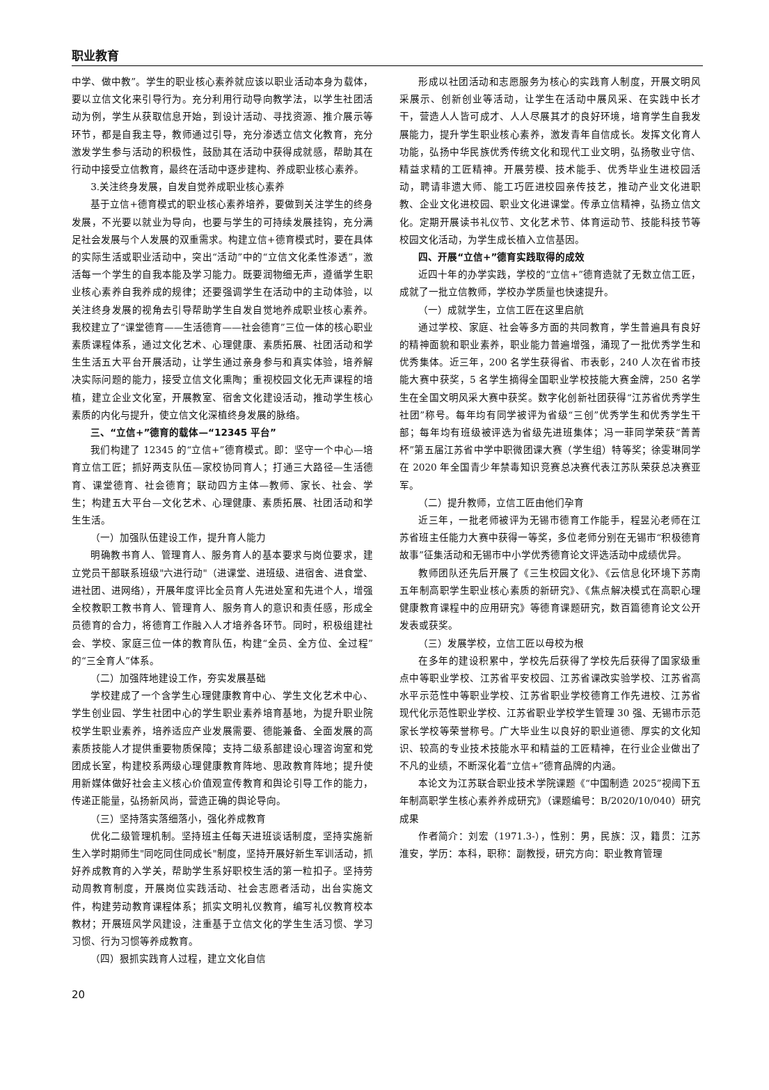职业教育
中学、做中教”。学生的职业核心素养就应该以职业活动本身为载体，要以立信文化来引导行为。充分利用行动导向教学法，以学生社团活动为例，学生从获取信息开始，到设计活动、寻找资源、推介展示等环节，都是自我主导，教师通过引导，充分渗透立信文化教育，充分激发学生参与活动的积极性，鼓励其在活动中获得成就感，帮助其在行动中接受立信教育，最终在活动中逐步建构、养成职业核心素养。
3.关注终身发展，自发自觉养成职业核心素养
基于立信+德育模式的职业核心素养培养，要做到关注学生的终身发展，不光要以就业为导向，也要与学生的可持续发展挂钩，充分满足社会发展与个人发展的双重需求。构建立信+德育模式时，要在具体的实际生活或职业活动中，突出“活动”中的“立信文化柔性渗透”，激活每一个学生的自我本能及学习能力。既要润物细无声，遵循学生职业核心素养自我养成的规律；还要强调学生在活动中的主动体验，以关注终身发展的视角去引导帮助学生自发自觉地养成职业核心素养。我校建立了“课堂德育——生活德育——社会德育”三位一体的核心职业素质课程体系，通过文化艺术、心理健康、素质拓展、社团活动和学生生活五大平台开展活动，让学生通过亲身参与和真实体验，培养解决实际问题的能力，接受立信文化熏陶；重视校园文化无声课程的培植，建立企业文化室，开展教室、宿舍文化建设活动，推动学生核心素质的内化与提升，使立信文化深植终身发展的脉络。
三、“立信+”德育的载体—“12345 平台”
我们构建了 12345 的“立信+”德育模式。即：坚守一个中心—培育立信工匠；抓好两支队伍—家校协同育人；打通三大路径—生活德育、课堂德育、社会德育；联动四方主体—教师、家长、社会、学生；构建五大平台—文化艺术、心理健康、素质拓展、社团活动和学生生活。
（一）加强队伍建设工作，提升育人能力
明确教书育人、管理育人、服务育人的基本要求与岗位要求，建立党员干部联系班级"六进行动"（进课堂、进班级、进宿舍、进食堂、进社团、进网络），开展年度评比全员育人先进处室和先进个人，增强全校教职工教书育人、管理育人、服务育人的意识和责任感，形成全员德育的合力，将德育工作融入人才培养各环节。同时，积极组建社会、学校、家庭三位一体的教育队伍，构建“全员、全方位、全过程”的“三全育人”体系。
（二）加强阵地建设工作，夯实发展基础
学校建成了一个含学生心理健康教育中心、学生文化艺术中心、学生创业园、学生社团中心的学生职业素养培育基地，为提升职业院校学生职业素养，培养适应产业发展需要、德能兼备、全面发展的高素质技能人才提供重要物质保障；支持二级系部建设心理咨询室和党团成长室，构建校系两级心理健康教育阵地、思政教育阵地；提升使用新媒体做好社会主义核心价值观宣传教育和舆论引导工作的能力，传递正能量，弘扬新风尚，营造正确的舆论导向。
（三）坚持落实落细落小，强化养成教育
优化二级管理机制。坚持班主任每天进班谈话制度，坚持实施新生入学时期师生"同吃同住同成长"制度，坚持开展好新生军训活动，抓好养成教育的入学关，帮助学生系好职校生活的第一粒扣子。坚持劳动周教育制度，开展岗位实践活动、社会志愿者活动，出台实施文件，构建劳动教育课程体系；抓实文明礼仪教育，编写礼仪教育校本教材；开展班风学风建设，注重基于立信文化的学生生活习惯、学习习惯、行为习惯等养成教育。
（四）狠抓实践育人过程，建立文化自信
形成以社团活动和志愿服务为核心的实践育人制度，开展文明风采展示、创新创业等活动，让学生在活动中展风采、在实践中长才干，营造人人皆可成才、人人尽展其才的良好环境，培育学生自我发展能力，提升学生职业核心素养，激发青年自信成长。发挥文化育人功能，弘扬中华民族优秀传统文化和现代工业文明，弘扬敬业守信、精益求精的工匠精神。开展劳模、技术能手、优秀毕业生进校园活动，聘请非遗大师、能工巧匠进校园亲传技艺，推动产业文化进职教、企业文化进校园、职业文化进课堂。传承立信精神，弘扬立信文化。定期开展读书礼仪节、文化艺术节、体育运动节、技能科技节等校园文化活动，为学生成长植入立信基因。
四、开展“立信+”德育实践取得的成效
近四十年的办学实践，学校的“立信+”德育造就了无数立信工匠，成就了一批立信教师，学校办学质量也快速提升。
（一）成就学生，立信工匠在这里启航
通过学校、家庭、社会等多方面的共同教育，学生普遍具有良好的精神面貌和职业素养，职业能力普遍增强，涌现了一批优秀学生和优秀集体。近三年，200 名学生获得省、市表彰，240 人次在省市技能大赛中获奖，5 名学生摘得全国职业学校技能大赛金牌，250 名学生在全国文明风采大赛中获奖。数字化创新社团获得“江苏省优秀学生社团”称号。每年均有同学被评为省级“三创”优秀学生和优秀学生干部；每年均有班级被评选为省级先进班集体；冯一菲同学荣获“菁菁杯”第五届江苏省中学中职微团课大赛（学生组）特等奖；徐雯琳同学在 2020 年全国青少年禁毒知识竞赛总决赛代表江苏队荣获总决赛亚军。
（二）提升教师，立信工匠由他们孕育
近三年，一批老师被评为无锡市德育工作能手，程昱沁老师在江苏省班主任能力大赛中获得一等奖，多位老师分别在无锡市“积极德育故事”征集活动和无锡市中小学优秀德育论文评选活动中成绩优异。
教师团队还先后开展了《三生校园文化》、《云信息化环境下苏南五年制高职学生职业核心素质的新研究》、《焦点解决模式在高职心理健康教育课程中的应用研究》等德育课题研究，数百篇德育论文公开发表或获奖。
（三）发展学校，立信工匠以母校为根
在多年的建设积累中，学校先后获得了学校先后获得了国家级重点中等职业学校、江苏省平安校园、江苏省课改实验学校、江苏省高水平示范性中等职业学校、江苏省职业学校德育工作先进校、江苏省现代化示范性职业学校、江苏省职业学校学生管理 30 强、无锡市示范家长学校等荣誉称号。广大毕业生以良好的职业道德、厚实的文化知识、较高的专业技术技能水平和精益的工匠精神，在行业企业做出了不凡的业绩，不断深化着“立信+”德育品牌的内涵。
本论文为江苏联合职业技术学院课题《“中国制造 2025”视阈下五年制高职学生核心素养养成研究》（课题编号：B/2020/10/040）研究成果
作者简介：刘宏（1971.3-），性别：男，民族：汉，籍贯：江苏淮安，学历：本科，职称：副教授，研究方向：职业教育管理
20